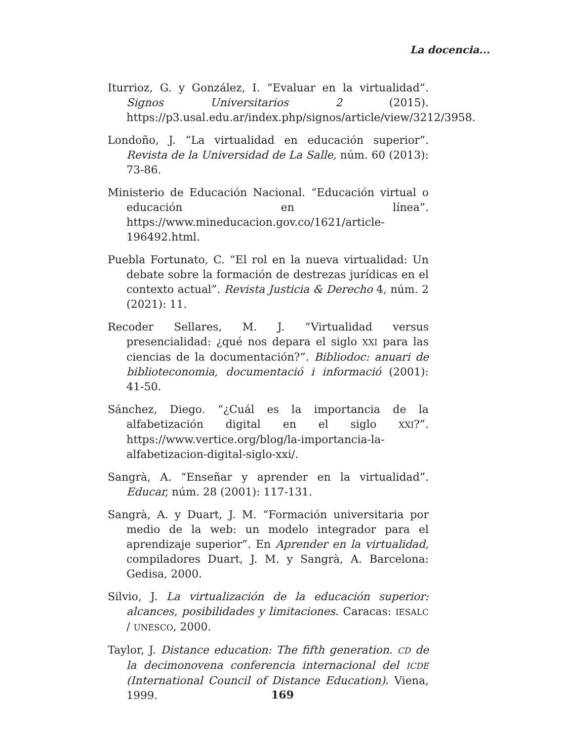La docencia...
Iturrioz, G. y González, I. “Evaluar en la virtualidad”. Signos Universitarios 2 (2015). https://p3.usal.edu.ar/index.php/signos/article/view/3212/3958.
Londoño, J. “La virtualidad en educación superior”. Revista de la Universidad de La Salle, núm. 60 (2013): 73-86.
Ministerio de Educación Nacional. “Educación virtual o educación en línea”. https://www.mineducacion.gov.co/1621/article-196492.html.
Puebla Fortunato, C. “El rol en la nueva virtualidad: Un debate sobre la formación de destrezas jurídicas en el contexto actual”. Revista Justicia & Derecho 4, núm. 2 (2021): 11.
Recoder Sellares, M. J. “Virtualidad versus presencialidad: ¿qué nos depara el siglo XXI para las ciencias de la documentación?”. Bibliodoc: anuari de biblioteconomia, documentació i informació (2001): 41-50.
Sánchez, Diego. “¿Cuál es la importancia de la alfabetización digital en el siglo XXI?”. https://www.vertice.org/blog/la-importancia-la-alfabetizacion-digital-siglo-xxi/.
Sangrà, A. “Enseñar y aprender en la virtualidad”. Educar, núm. 28 (2001): 117-131.
Sangrà, A. y Duart, J. M. “Formación universitaria por medio de la web: un modelo integrador para el aprendizaje superior”. En Aprender en la virtualidad, compiladores Duart, J. M. y Sangrà, A. Barcelona: Gedisa, 2000.
Silvio, J. La virtualización de la educación superior: alcances, posibilidades y limitaciones. Caracas: IESALC / UNESCO, 2000.
Taylor, J. Distance education: The fifth generation. CD de la decimonovena conferencia internacional del ICDE (International Council of Distance Education). Viena, 1999.
169